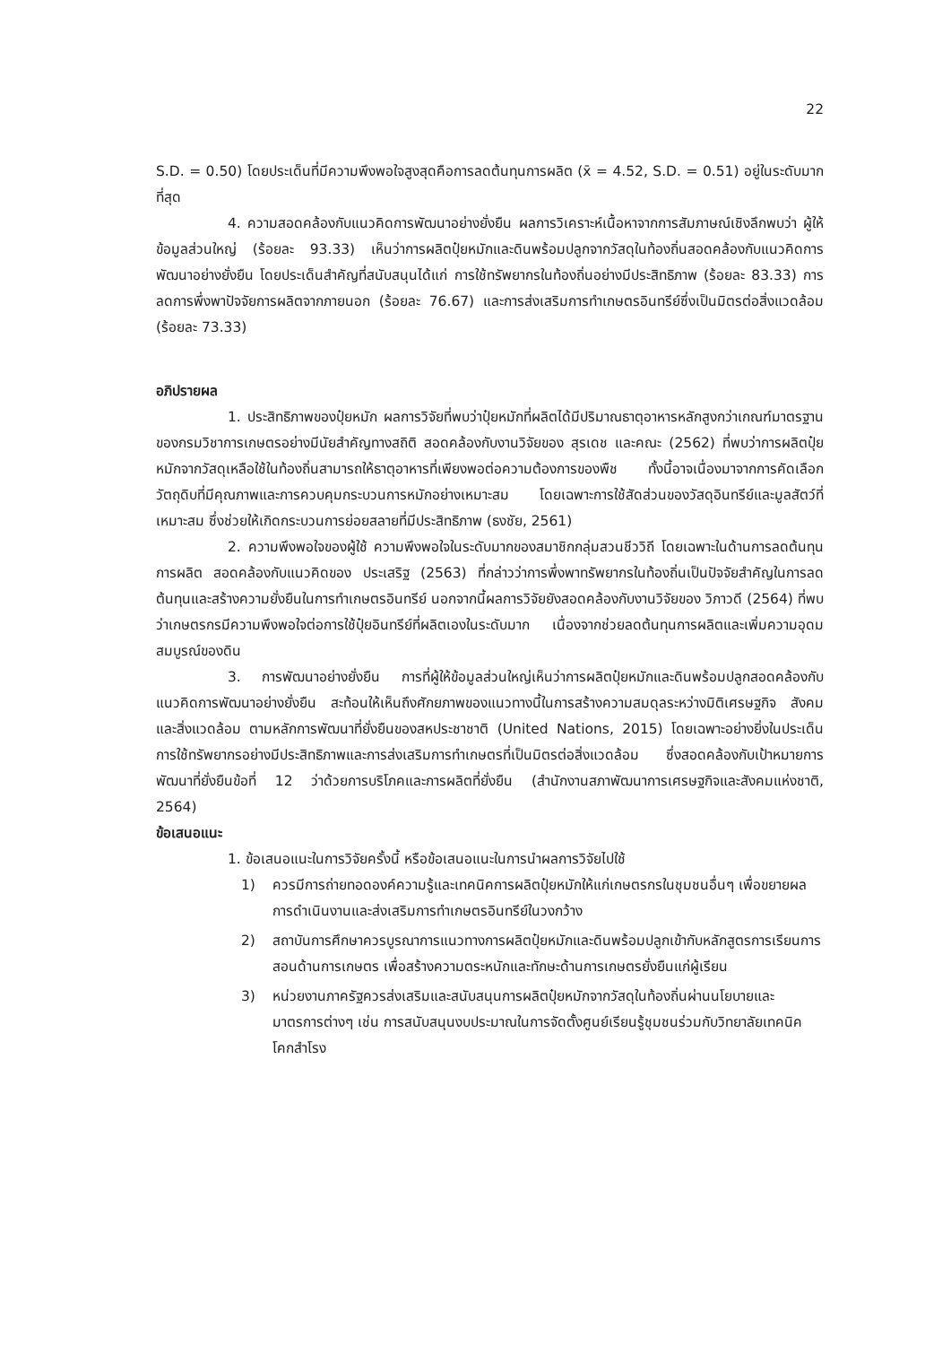22
S.D. = 0.50) โดยประเด็นที่มีความพึงพอใจสูงสุดคือการลดต้นทุนการผลิต (x̄ = 4.52, S.D. = 0.51) อยู่ในระดับมากที่สุด
4. ความสอดคล้องกับแนวคิดการพัฒนาอย่างยั่งยืน ผลการวิเคราะห์เนื้อหาจากการสัมภาษณ์เชิงลึกพบว่า ผู้ให้ข้อมูลส่วนใหญ่ (ร้อยละ 93.33) เห็นว่าการผลิตปุ๋ยหมักและดินพร้อมปลูกจากวัสดุในท้องถิ่นสอดคล้องกับแนวคิดการพัฒนาอย่างยั่งยืน โดยประเด็นสำคัญที่สนับสนุนได้แก่ การใช้ทรัพยากรในท้องถิ่นอย่างมีประสิทธิภาพ (ร้อยละ 83.33) การลดการพึ่งพาปัจจัยการผลิตจากภายนอก (ร้อยละ 76.67) และการส่งเสริมการทำเกษตรอินทรีย์ซึ่งเป็นมิตรต่อสิ่งแวดล้อม (ร้อยละ 73.33)
อภิปรายผล
1. ประสิทธิภาพของปุ๋ยหมัก ผลการวิจัยที่พบว่าปุ๋ยหมักที่ผลิตได้มีปริมาณธาตุอาหารหลักสูงกว่าเกณฑ์มาตรฐานของกรมวิชาการเกษตรอย่างมีนัยสำคัญทางสถิติ สอดคล้องกับงานวิจัยของ สุรเดช และคณะ (2562) ที่พบว่าการผลิตปุ๋ยหมักจากวัสดุเหลือใช้ในท้องถิ่นสามารถให้ธาตุอาหารที่เพียงพอต่อความต้องการของพืช ทั้งนี้อาจเนื่องมาจากการคัดเลือกวัตถุดิบที่มีคุณภาพและการควบคุมกระบวนการหมักอย่างเหมาะสม โดยเฉพาะการใช้สัดส่วนของวัสดุอินทรีย์และมูลสัตว์ที่เหมาะสม ซึ่งช่วยให้เกิดกระบวนการย่อยสลายที่มีประสิทธิภาพ (ธงชัย, 2561)
2. ความพึงพอใจของผู้ใช้ ความพึงพอใจในระดับมากของสมาชิกกลุ่มสวนชีววิถี โดยเฉพาะในด้านการลดต้นทุนการผลิต สอดคล้องกับแนวคิดของ ประเสริฐ (2563) ที่กล่าวว่าการพึ่งพาทรัพยากรในท้องถิ่นเป็นปัจจัยสำคัญในการลดต้นทุนและสร้างความยั่งยืนในการทำเกษตรอินทรีย์ นอกจากนี้ผลการวิจัยยังสอดคล้องกับงานวิจัยของ วิภาวดี (2564) ที่พบว่าเกษตรกรมีความพึงพอใจต่อการใช้ปุ๋ยอินทรีย์ที่ผลิตเองในระดับมาก เนื่องจากช่วยลดต้นทุนการผลิตและเพิ่มความอุดมสมบูรณ์ของดิน
3. การพัฒนาอย่างยั่งยืน การที่ผู้ให้ข้อมูลส่วนใหญ่เห็นว่าการผลิตปุ๋ยหมักและดินพร้อมปลูกสอดคล้องกับแนวคิดการพัฒนาอย่างยั่งยืน สะท้อนให้เห็นถึงศักยภาพของแนวทางนี้ในการสร้างความสมดุลระหว่างมิติเศรษฐกิจ สังคม และสิ่งแวดล้อม ตามหลักการพัฒนาที่ยั่งยืนของสหประชาชาติ (United Nations, 2015) โดยเฉพาะอย่างยิ่งในประเด็นการใช้ทรัพยากรอย่างมีประสิทธิภาพและการส่งเสริมการทำเกษตรที่เป็นมิตรต่อสิ่งแวดล้อม ซึ่งสอดคล้องกับเป้าหมายการพัฒนาที่ยั่งยืนข้อที่ 12 ว่าด้วยการบริโภคและการผลิตที่ยั่งยืน (สำนักงานสภาพัฒนาการเศรษฐกิจและสังคมแห่งชาติ, 2564)
ข้อเสนอแนะ
1. ข้อเสนอแนะในการวิจัยครั้งนี้ หรือข้อเสนอแนะในการนำผลการวิจัยไปใช้
1) ควรมีการถ่ายทอดองค์ความรู้และเทคนิคการผลิตปุ๋ยหมักให้แก่เกษตรกรในชุมชนอื่นๆ เพื่อขยายผลการดำเนินงานและส่งเสริมการทำเกษตรอินทรีย์ในวงกว้าง
2) สถาบันการศึกษาควรบูรณาการแนวทางการผลิตปุ๋ยหมักและดินพร้อมปลูกเข้ากับหลักสูตรการเรียนการสอนด้านการเกษตร เพื่อสร้างความตระหนักและทักษะด้านการเกษตรยั่งยืนแก่ผู้เรียน
3) หน่วยงานภาครัฐควรส่งเสริมและสนับสนุนการผลิตปุ๋ยหมักจากวัสดุในท้องถิ่นผ่านนโยบายและมาตรการต่างๆ เช่น การสนับสนุนงบประมาณในการจัดตั้งศูนย์เรียนรู้ชุมชนร่วมกับวิทยาลัยเทคนิคโคกสำโรง